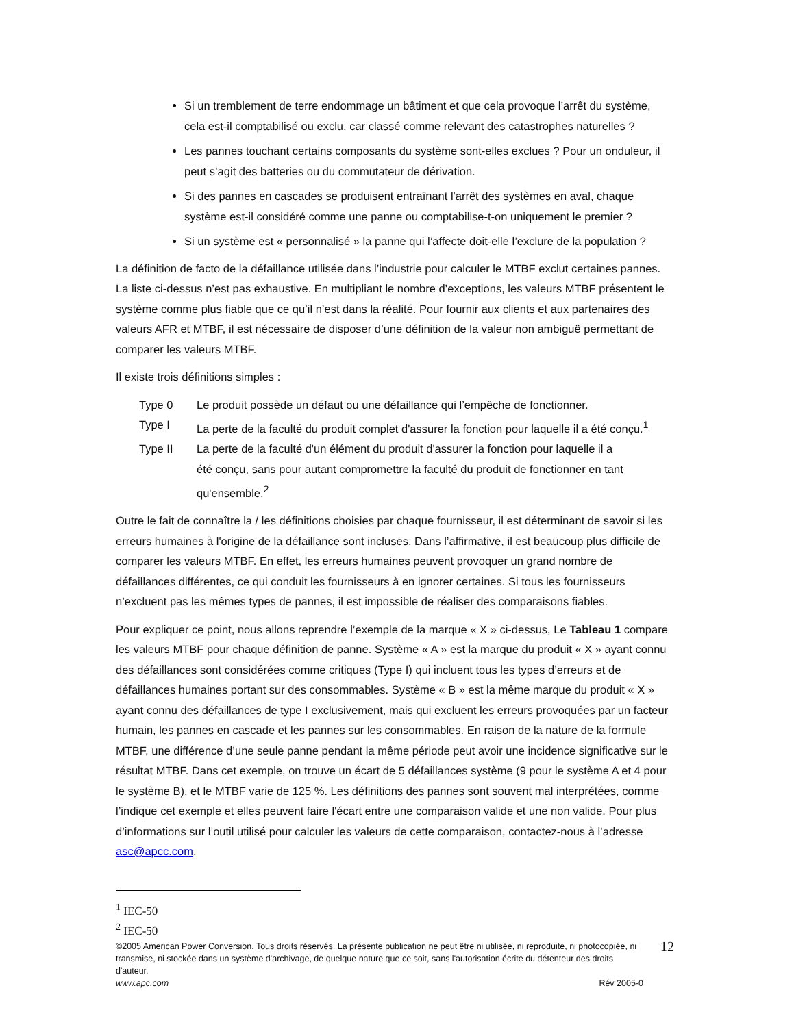Si un tremblement de terre endommage un bâtiment et que cela provoque l’arrêt du système, cela est-il comptabilisé ou exclu, car classé comme relevant des catastrophes naturelles ?
Les pannes touchant certains composants du système sont-elles exclues ? Pour un onduleur, il peut s’agit des batteries ou du commutateur de dérivation.
Si des pannes en cascades se produisent entraînant l'arrêt des systèmes en aval, chaque système est-il considéré comme une panne ou comptabilise-t-on uniquement le premier ?
Si un système est « personnalisé » la panne qui l’affecte doit-elle l’exclure de la population ?
La définition de facto de la défaillance utilisée dans l’industrie pour calculer le MTBF exclut certaines pannes. La liste ci-dessus n’est pas exhaustive. En multipliant le nombre d’exceptions, les valeurs MTBF présentent le système comme plus fiable que ce qu’il n’est dans la réalité. Pour fournir aux clients et aux partenaires des valeurs AFR et MTBF, il est nécessaire de disposer d’une définition de la valeur non ambiguë permettant de comparer les valeurs MTBF.
Il existe trois définitions simples :
| Type 0 | Le produit possède un défaut ou une défaillance qui l’empêche de fonctionner. |
| Type I | La perte de la faculté du produit complet d'assurer la fonction pour laquelle il a été conçu.<sup>1</sup> |
| Type II | La perte de la faculté d'un élément du produit d'assurer la fonction pour laquelle il a été conçu, sans pour autant compromettre la faculté du produit de fonctionner en tant qu'ensemble.<sup>2</sup> |
Outre le fait de connaître la / les définitions choisies par chaque fournisseur, il est déterminant de savoir si les erreurs humaines à l'origine de la défaillance sont incluses. Dans l’affirmative, il est beaucoup plus difficile de comparer les valeurs MTBF. En effet, les erreurs humaines peuvent provoquer un grand nombre de défaillances différentes, ce qui conduit les fournisseurs à en ignorer certaines. Si tous les fournisseurs n’excluent pas les mêmes types de pannes, il est impossible de réaliser des comparaisons fiables.
Pour expliquer ce point, nous allons reprendre l’exemple de la marque « X » ci-dessus, Le Tableau 1 compare les valeurs MTBF pour chaque définition de panne. Système « A » est la marque du produit « X » ayant connu des défaillances sont considérées comme critiques (Type I) qui incluent tous les types d’erreurs et de défaillances humaines portant sur des consommables. Système « B » est la même marque du produit « X » ayant connu des défaillances de type I exclusivement, mais qui excluent les erreurs provoquées par un facteur humain, les pannes en cascade et les pannes sur les consommables. En raison de la nature de la formule MTBF, une différence d’une seule panne pendant la même période peut avoir une incidence significative sur le résultat MTBF. Dans cet exemple, on trouve un écart de 5 défaillances système (9 pour le système A et 4 pour le système B), et le MTBF varie de 125 %. Les définitions des pannes sont souvent mal interprétées, comme l’indique cet exemple et elles peuvent faire l'écart entre une comparaison valide et une non valide. Pour plus d’informations sur l’outil utilisé pour calculer les valeurs de cette comparaison, contactez-nous à l’adresse asc@apcc.com.
<sup>1</sup> IEC-50
<sup>2</sup> IEC-50
©2005 American Power Conversion. Tous droits réservés. La présente publication ne peut être ni utilisée, ni reproduite, ni photocopiée, ni transmise, ni stockée dans un système d'archivage, de quelque nature que ce soit, sans l'autorisation écrite du détenteur des droits d'auteur.
www.apc.com Rév 2005-0
12